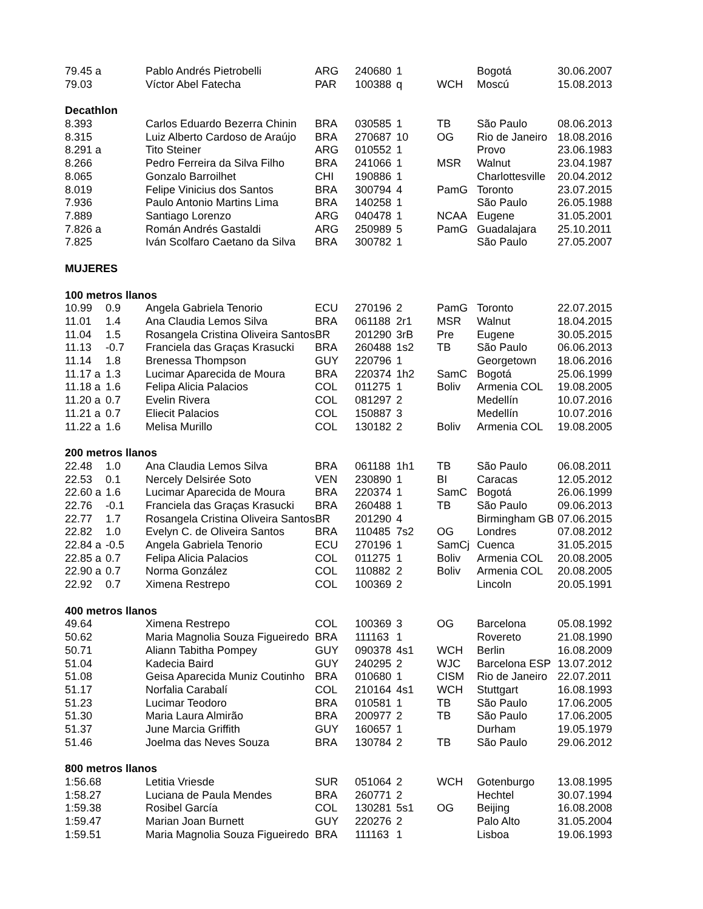| 79.45 a | | Pablo Andrés Pietrobelli | ARG | 240680 | 1 | | Bogotá | 30.06.2007 |
| 79.03 | | Víctor Abel Fatecha | PAR | 100388 | q | WCH | Moscú | 15.08.2013 |
| Decathlon | | | | | | | | |
| 8.393 | | Carlos Eduardo Bezerra Chinin | BRA | 030585 | 1 | TB | São Paulo | 08.06.2013 |
| 8.315 | | Luiz Alberto Cardoso de Araújo | BRA | 270687 | 10 | OG | Rio de Janeiro | 18.08.2016 |
| 8.291 a | | Tito Steiner | ARG | 010552 | 1 | | Provo | 23.06.1983 |
| 8.266 | | Pedro Ferreira da Silva Filho | BRA | 241066 | 1 | MSR | Walnut | 23.04.1987 |
| 8.065 | | Gonzalo Barroilhet | CHI | 190886 | 1 | | Charlottesville | 20.04.2012 |
| 8.019 | | Felipe Vinicius dos Santos | BRA | 300794 | 4 | PamG | Toronto | 23.07.2015 |
| 7.936 | | Paulo Antonio Martins Lima | BRA | 140258 | 1 | | São Paulo | 26.05.1988 |
| 7.889 | | Santiago Lorenzo | ARG | 040478 | 1 | NCAA | Eugene | 31.05.2001 |
| 7.826 a | | Román Andrés Gastaldi | ARG | 250989 | 5 | PamG | Guadalajara | 25.10.2011 |
| 7.825 | | Iván Scolfaro Caetano da Silva | BRA | 300782 | 1 | | São Paulo | 27.05.2007 |
| MUJERES | | | | | | | | |
| 100 metros llanos | | | | | | | | |
| 10.99 | 0.9 | Angela Gabriela Tenorio | ECU | 270196 | 2 | PamG | Toronto | 22.07.2015 |
| 11.01 | 1.4 | Ana Claudia Lemos Silva | BRA | 061188 | 2r1 | MSR | Walnut | 18.04.2015 |
| 11.04 | 1.5 | Rosangela Cristina Oliveira Santos | BR | 201290 | 3rB | Pre | Eugene | 30.05.2015 |
| 11.13 | -0.7 | Franciela das Graças Krasucki | BRA | 260488 | 1s2 | TB | São Paulo | 06.06.2013 |
| 11.14 | 1.8 | Brenessa Thompson | GUY | 220796 | 1 | | Georgetown | 18.06.2016 |
| 11.17 a | 1.3 | Lucimar Aparecida de Moura | BRA | 220374 | 1h2 | SamC | Bogotá | 25.06.1999 |
| 11.18 a | 1.6 | Felipa Alicia Palacios | COL | 011275 | 1 | Boliv | Armenia COL | 19.08.2005 |
| 11.20 a | 0.7 | Evelin Rivera | COL | 081297 | 2 | | Medellín | 10.07.2016 |
| 11.21 a | 0.7 | Eliecit Palacios | COL | 150887 | 3 | | Medellín | 10.07.2016 |
| 11.22 a | 1.6 | Melisa Murillo | COL | 130182 | 2 | Boliv | Armenia COL | 19.08.2005 |
| 200 metros llanos | | | | | | | | |
| 22.48 | 1.0 | Ana Claudia Lemos Silva | BRA | 061188 | 1h1 | TB | São Paulo | 06.08.2011 |
| 22.53 | 0.1 | Nercely Delsirée Soto | VEN | 230890 | 1 | BI | Caracas | 12.05.2012 |
| 22.60 a | 1.6 | Lucimar Aparecida de Moura | BRA | 220374 | 1 | SamC | Bogotá | 26.06.1999 |
| 22.76 | -0.1 | Franciela das Graças Krasucki | BRA | 260488 | 1 | TB | São Paulo | 09.06.2013 |
| 22.77 | 1.7 | Rosangela Cristina Oliveira Santos | BR | 201290 | 4 | | Birmingham GB | 07.06.2015 |
| 22.82 | 1.0 | Evelyn C. de Oliveira Santos | BRA | 110485 | 7s2 | OG | Londres | 07.08.2012 |
| 22.84 a | -0.5 | Angela Gabriela Tenorio | ECU | 270196 | 1 | SamCj | Cuenca | 31.05.2015 |
| 22.85 a | 0.7 | Felipa Alicia Palacios | COL | 011275 | 1 | Boliv | Armenia COL | 20.08.2005 |
| 22.90 a | 0.7 | Norma González | COL | 110882 | 2 | Boliv | Armenia COL | 20.08.2005 |
| 22.92 | 0.7 | Ximena Restrepo | COL | 100369 | 2 | | Lincoln | 20.05.1991 |
| 400 metros llanos | | | | | | | | |
| 49.64 | | Ximena Restrepo | COL | 100369 | 3 | OG | Barcelona | 05.08.1992 |
| 50.62 | | Maria Magnolia Souza Figueiredo | BRA | 111163 | 1 | | Rovereto | 21.08.1990 |
| 50.71 | | Aliann Tabitha Pompey | GUY | 090378 | 4s1 | WCH | Berlin | 16.08.2009 |
| 51.04 | | Kadecia Baird | GUY | 240295 | 2 | WJC | Barcelona ESP | 13.07.2012 |
| 51.08 | | Geisa Aparecida Muniz Coutinho | BRA | 010680 | 1 | CISM | Rio de Janeiro | 22.07.2011 |
| 51.17 | | Norfalia Carabalí | COL | 210164 | 4s1 | WCH | Stuttgart | 16.08.1993 |
| 51.23 | | Lucimar Teodoro | BRA | 010581 | 1 | TB | São Paulo | 17.06.2005 |
| 51.30 | | Maria Laura Almirão | BRA | 200977 | 2 | TB | São Paulo | 17.06.2005 |
| 51.37 | | June Marcia Griffith | GUY | 160657 | 1 | | Durham | 19.05.1979 |
| 51.46 | | Joelma das Neves Souza | BRA | 130784 | 2 | TB | São Paulo | 29.06.2012 |
| 800 metros llanos | | | | | | | | |
| 1:56.68 | | Letitia Vriesde | SUR | 051064 | 2 | WCH | Gotenburgo | 13.08.1995 |
| 1:58.27 | | Luciana de Paula Mendes | BRA | 260771 | 2 | | Hechtel | 30.07.1994 |
| 1:59.38 | | Rosibel García | COL | 130281 | 5s1 | OG | Beijing | 16.08.2008 |
| 1:59.47 | | Marian Joan Burnett | GUY | 220276 | 2 | | Palo Alto | 31.05.2004 |
| 1:59.51 | | Maria Magnolia Souza Figueiredo | BRA | 111163 | 1 | | Lisboa | 19.06.1993 |